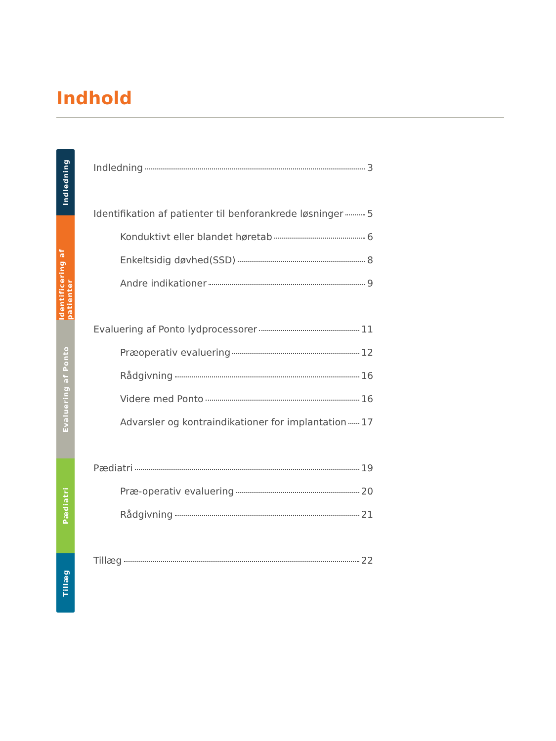Indhold
Indledning
Identificering af patienter
Evaluering af Ponto
Pædiatri
Tillæg
Indledning 3
Identifikation af patienter til benforankrede løsninger 5
Konduktivt eller blandet høretab 6
Enkeltsidig døvhed(SSD) 8
Andre indikationer 9
Evaluering af Ponto lydprocessorer 11
Præoperativ evaluering 12
Rådgivning 16
Videre med Ponto 16
Advarsler og kontraindikationer for implantation 17
Pædiatri 19
Præ-operativ evaluering 20
Rådgivning 21
Tillæg 22